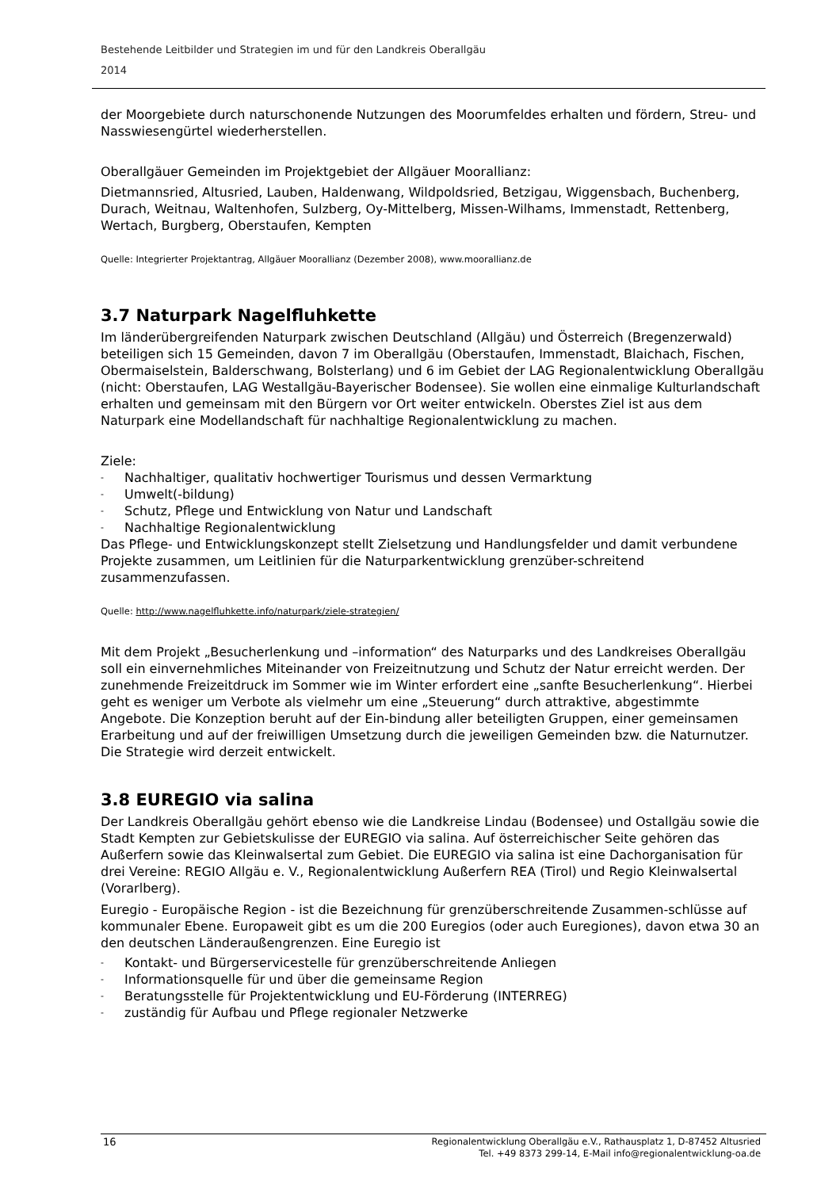Bestehende Leitbilder und Strategien im und für den Landkreis Oberallgäu
2014
der Moorgebiete durch naturschonende Nutzungen des Moorumfeldes erhalten und fördern, Streu- und Nasswiesengürtel wiederherstellen.
Oberallgäuer Gemeinden im Projektgebiet der Allgäuer Moorallianz:
Dietmannsried, Altusried, Lauben, Haldenwang, Wildpoldsried, Betzigau, Wiggensbach, Buchenberg, Durach, Weitnau, Waltenhofen, Sulzberg, Oy-Mittelberg, Missen-Wilhams, Immenstadt, Rettenberg, Wertach, Burgberg, Oberstaufen, Kempten
Quelle: Integrierter Projektantrag, Allgäuer Moorallianz (Dezember 2008), www.moorallianz.de
3.7 Naturpark Nagelfluhkette
Im länderübergreifenden Naturpark zwischen Deutschland (Allgäu) und Österreich (Bregenzerwald) beteiligen sich 15 Gemeinden, davon 7 im Oberallgäu (Oberstaufen, Immenstadt, Blaichach, Fischen, Obermaiselstein, Balderschwang, Bolsterlang) und 6 im Gebiet der LAG Regionalentwicklung Oberallgäu (nicht: Oberstaufen, LAG Westallgäu-Bayerischer Bodensee). Sie wollen eine einmalige Kulturlandschaft erhalten und gemeinsam mit den Bürgern vor Ort weiter entwickeln. Oberstes Ziel ist aus dem Naturpark eine Modellandschaft für nachhaltige Regionalentwicklung zu machen.
Ziele:
- Nachhaltiger, qualitativ hochwertiger Tourismus und dessen Vermarktung
- Umwelt(-bildung)
- Schutz, Pflege und Entwicklung von Natur und Landschaft
- Nachhaltige Regionalentwicklung
Das Pflege- und Entwicklungskonzept stellt Zielsetzung und Handlungsfelder und damit verbundene Projekte zusammen, um Leitlinien für die Naturparkentwicklung grenzüber-schreitend zusammenzufassen.
Quelle: http://www.nagelfluhkette.info/naturpark/ziele-strategien/
Mit dem Projekt „Besucherlenkung und –information“ des Naturparks und des Landkreises Oberallgäu soll ein einvernehmliches Miteinander von Freizeitnutzung und Schutz der Natur erreicht werden. Der zunehmende Freizeitdruck im Sommer wie im Winter erfordert eine „sanfte Besucherlenkung“. Hierbei geht es weniger um Verbote als vielmehr um eine „Steuerung“ durch attraktive, abgestimmte Angebote. Die Konzeption beruht auf der Ein-bindung aller beteiligten Gruppen, einer gemeinsamen Erarbeitung und auf der freiwilligen Umsetzung durch die jeweiligen Gemeinden bzw. die Naturnutzer. Die Strategie wird derzeit entwickelt.
3.8 EUREGIO via salina
Der Landkreis Oberallgäu gehört ebenso wie die Landkreise Lindau (Bodensee) und Ostallgäu sowie die Stadt Kempten zur Gebietskulisse der EUREGIO via salina. Auf österreichischer Seite gehören das Außerfern sowie das Kleinwalsertal zum Gebiet. Die EUREGIO via salina ist eine Dachorganisation für drei Vereine: REGIO Allgäu e. V., Regionalentwicklung Außerfern REA (Tirol) und Regio Kleinwalsertal (Vorarlberg).
Euregio - Europäische Region - ist die Bezeichnung für grenzüberschreitende Zusammen-schlüsse auf kommunaler Ebene. Europaweit gibt es um die 200 Euregios (oder auch Euregiones), davon etwa 30 an den deutschen Länderaußengrenzen. Eine Euregio ist
- Kontakt- und Bürgerservicestelle für grenzüberschreitende Anliegen
- Informationsquelle für und über die gemeinsame Region
- Beratungsstelle für Projektentwicklung und EU-Förderung (INTERREG)
- zuständig für Aufbau und Pflege regionaler Netzwerke
16
Regionalentwicklung Oberallgäu e.V., Rathausplatz 1, D-87452 Altusried
Tel. +49 8373 299-14, E-Mail info@regionalentwicklung-oa.de